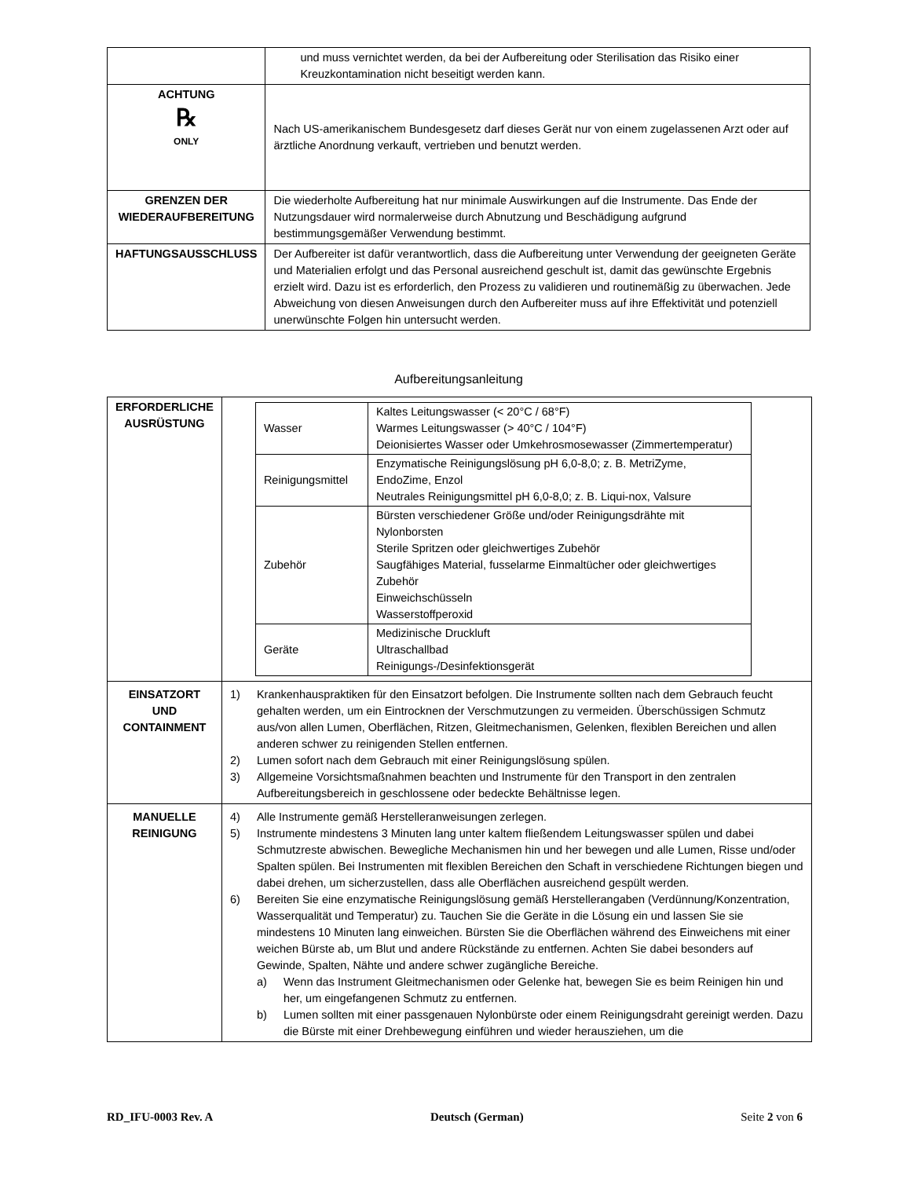| | und muss vernichtet werden, da bei der Aufbereitung oder Sterilisation das Risiko einer Kreuzkontamination nicht beseitigt werden kann. |
| ACHTUNG ℞ ONLY | Nach US-amerikanischem Bundesgesetz darf dieses Gerät nur von einem zugelassenen Arzt oder auf ärztliche Anordnung verkauft, vertrieben und benutzt werden. |
| GRENZEN DER WIEDERAUFBEREITUNG | Die wiederholte Aufbereitung hat nur minimale Auswirkungen auf die Instrumente. Das Ende der Nutzungsdauer wird normalerweise durch Abnutzung und Beschädigung aufgrund bestimmungsgemäßer Verwendung bestimmt. |
| HAFTUNGSAUSSCHLUSS | Der Aufbereiter ist dafür verantwortlich, dass die Aufbereitung unter Verwendung der geeigneten Geräte und Materialien erfolgt und das Personal ausreichend geschult ist, damit das gewünschte Ergebnis erzielt wird. Dazu ist es erforderlich, den Prozess zu validieren und routinemäßig zu überwachen. Jede Abweichung von diesen Anweisungen durch den Aufbereiter muss auf ihre Effektivität und potenziell unerwünschte Folgen hin untersucht werden. |
Aufbereitungsanleitung
| ERFORDERLICHE AUSRÜSTUNG | / Wasser / Kaltes Leitungswasser (< 20°C / 68°F) Warmes Leitungswasser (> 40°C / 104°F) Deionisiertes Wasser oder Umkehrosmosewasser (Zimmertemperatur) / / Reinigungsmittel / Enzymatische Reinigungslösung pH 6,0-8,0; z. B. MetriZyme, EndoZime, Enzol Neutrales Reinigungsmittel pH 6,0-8,0; z. B. Liqui-nox, Valsure / / Zubehör / Bürsten verschiedener Größe und/oder Reinigungsdrähte mit Nylonborsten Sterile Spritzen oder gleichwertiges Zubehör Saugfähiges Material, fusselarme Einmaltücher oder gleichwertiges Zubehör Einweichschüsseln Wasserstoffperoxid / / Geräte / Medizinische Druckluft Ultraschallbad Reinigungs-/Desinfektionsgerät / |
| EINSATZORT UND CONTAINMENT | 1) Krankenhauspraktiken für den Einsatzort befolgen. Die Instrumente sollten nach dem Gebrauch feucht gehalten werden, um ein Eintrocknen der Verschmutzungen zu vermeiden. Überschüssigen Schmutz aus/von allen Lumen, Oberflächen, Ritzen, Gleitmechanismen, Gelenken, flexiblen Bereichen und allen anderen schwer zu reinigenden Stellen entfernen. 2) Lumen sofort nach dem Gebrauch mit einer Reinigungslösung spülen. 3) Allgemeine Vorsichtsmaßnahmen beachten und Instrumente für den Transport in den zentralen Aufbereitungsbereich in geschlossene oder bedeckte Behältnisse legen. |
| MANUELLE REINIGUNG | 4) Alle Instrumente gemäß Herstelleranweisungen zerlegen. 5) Instrumente mindestens 3 Minuten lang unter kaltem fließendem Leitungswasser spülen und dabei Schmutzreste abwischen. Bewegliche Mechanismen hin und her bewegen und alle Lumen, Risse und/oder Spalten spülen. Bei Instrumenten mit flexiblen Bereichen den Schaft in verschiedene Richtungen biegen und dabei drehen, um sicherzustellen, dass alle Oberflächen ausreichend gespült werden. 6) Bereiten Sie eine enzymatische Reinigungslösung gemäß Herstellerangaben (Verdünnung/Konzentration, Wasserqualität und Temperatur) zu. Tauchen Sie die Geräte in die Lösung ein und lassen Sie sie mindestens 10 Minuten lang einweichen. Bürsten Sie die Oberflächen während des Einweichens mit einer weichen Bürste ab, um Blut und andere Rückstände zu entfernen. Achten Sie dabei besonders auf Gewinde, Spalten, Nähte und andere schwer zugängliche Bereiche. a) Wenn das Instrument Gleitmechanismen oder Gelenke hat, bewegen Sie es beim Reinigen hin und her, um eingefangenen Schmutz zu entfernen. b) Lumen sollten mit einer passgenauen Nylonbürste oder einem Reinigungsdraht gereinigt werden. Dazu die Bürste mit einer Drehbewegung einführen und wieder herausziehen, um die |
RD_IFU-0003 Rev. A Deutsch (German) Seite 2 von 6